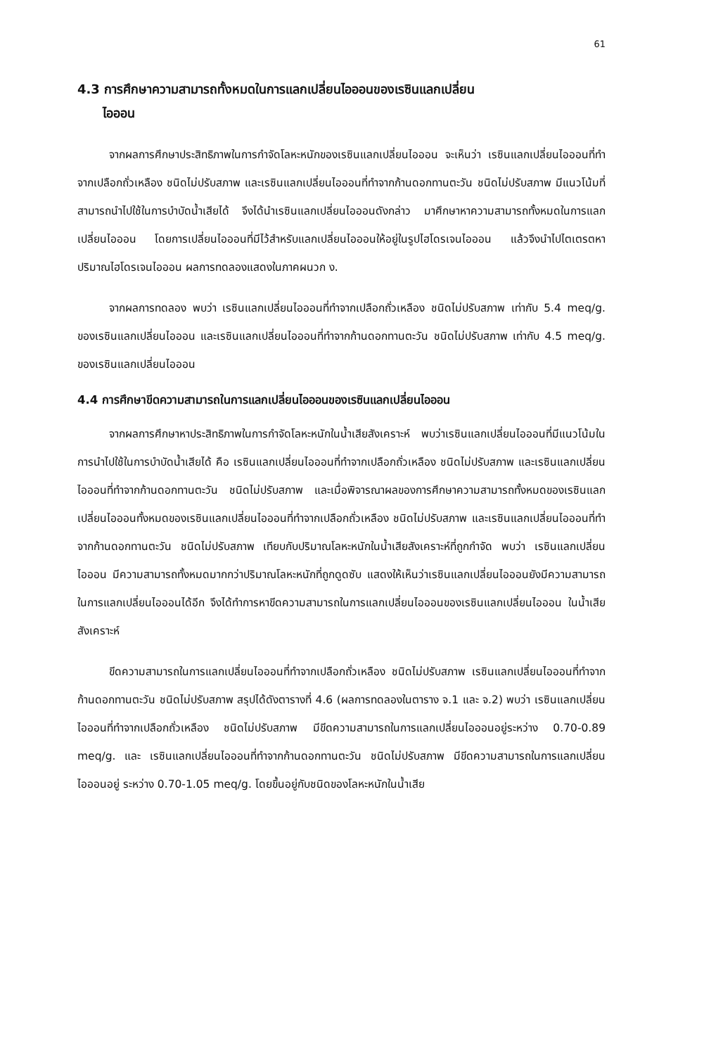61
4.3 การศึกษาความสามารถทั้งหมดในการแลกเปลี่ยนไอออนของเรซินแลกเปลี่ยน
ไอออน
จากผลการศึกษาประสิทธิภาพในการกำจัดโลหะหนักของเรซินแลกเปลี่ยนไอออน จะเห็นว่า เรซินแลกเปลี่ยนไอออนที่ทำจากเปลือกถั่วเหลือง ชนิดไม่ปรับสภาพ และเรซินแลกเปลี่ยนไอออนที่ทำจากก้านดอกทานตะวัน ชนิดไม่ปรับสภาพ มีแนวโน้มที่สามารถนำไปใช้ในการบำบัดน้ำเสียได้ จึงได้นำเรซินแลกเปลี่ยนไอออนดังกล่าว มาศึกษาหาความสามารถทั้งหมดในการแลกเปลี่ยนไอออน โดยการเปลี่ยนไอออนที่มีไว้สำหรับแลกเปลี่ยนไอออนให้อยู่ในรูปไฮโดรเจนไอออน แล้วจึงนำไปไตเตรตหาปริมาณไฮโดรเจนไอออน ผลการทดลองแสดงในภาคผนวก ง.
จากผลการทดลอง พบว่า เรซินแลกเปลี่ยนไอออนที่ทำจากเปลือกถั่วเหลือง ชนิดไม่ปรับสภาพ เท่ากับ 5.4 meq/g. ของเรซินแลกเปลี่ยนไอออน และเรซินแลกเปลี่ยนไอออนที่ทำจากก้านดอกทานตะวัน ชนิดไม่ปรับสภาพ เท่ากับ 4.5 meq/g. ของเรซินแลกเปลี่ยนไอออน
4.4 การศึกษาขีดความสามารถในการแลกเปลี่ยนไอออนของเรซินแลกเปลี่ยนไอออน
จากผลการศึกษาหาประสิทธิภาพในการกำจัดโลหะหนักในน้ำเสียสังเคราะห์ พบว่าเรซินแลกเปลี่ยนไอออนที่มีแนวโน้มในการนำไปใช้ในการบำบัดน้ำเสียได้ คือ เรซินแลกเปลี่ยนไอออนที่ทำจากเปลือกถั่วเหลือง ชนิดไม่ปรับสภาพ และเรซินแลกเปลี่ยนไอออนที่ทำจากก้านดอกทานตะวัน ชนิดไม่ปรับสภาพ และเมื่อพิจารณาผลของการศึกษาความสามารถทั้งหมดของเรซินแลกเปลี่ยนไอออนทั้งหมดของเรซินแลกเปลี่ยนไอออนที่ทำจากเปลือกถั่วเหลือง ชนิดไม่ปรับสภาพ และเรซินแลกเปลี่ยนไอออนที่ทำจากก้านดอกทานตะวัน ชนิดไม่ปรับสภาพ เทียบกับปริมาณโลหะหนักในน้ำเสียสังเคราะห์ที่ถูกกำจัด พบว่า เรซินแลกเปลี่ยนไอออน มีความสามารถทั้งหมดมากกว่าปริมาณโลหะหนักที่ถูกดูดซับ แสดงให้เห็นว่าเรซินแลกเปลี่ยนไอออนยังมีความสามารถในการแลกเปลี่ยนไอออนได้อีก จึงได้ทำการหาขีดความสามารถในการแลกเปลี่ยนไอออนของเรซินแลกเปลี่ยนไอออน ในน้ำเสียสังเคราะห์
ขีดความสามารถในการแลกเปลี่ยนไอออนที่ทำจากเปลือกถั่วเหลือง ชนิดไม่ปรับสภาพ เรซินแลกเปลี่ยนไอออนที่ทำจากก้านดอกทานตะวัน ชนิดไม่ปรับสภาพ สรุปได้ดังตารางที่ 4.6 (ผลการทดลองในตาราง จ.1 และ จ.2) พบว่า เรซินแลกเปลี่ยนไอออนที่ทำจากเปลือกถั่วเหลือง ชนิดไม่ปรับสภาพ มีขีดความสามารถในการแลกเปลี่ยนไอออนอยู่ระหว่าง 0.70-0.89 meq/g. และ เรซินแลกเปลี่ยนไอออนที่ทำจากก้านดอกทานตะวัน ชนิดไม่ปรับสภาพ มีขีดความสามารถในการแลกเปลี่ยนไอออนอยู่ ระหว่าง 0.70-1.05 meq/g. โดยขึ้นอยู่กับชนิดของโลหะหนักในน้ำเสีย